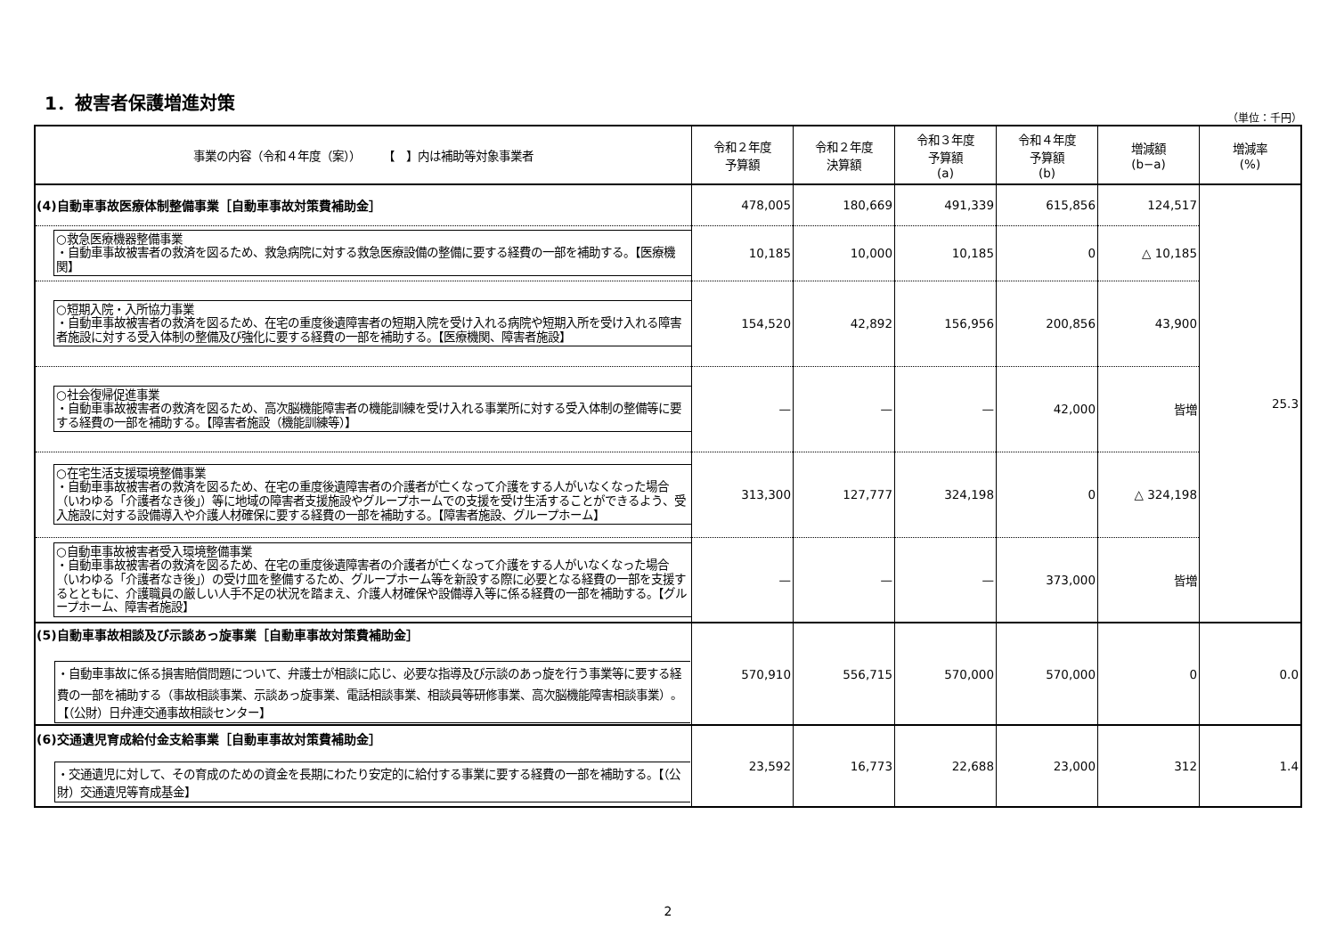1．被害者保護増進対策
（単位：千円）
| 事業の内容（令和４年度（案）） 【 】内は補助等対象事業者 | 令和２年度 予算額 | 令和２年度 決算額 | 令和３年度 予算額 (a) | 令和４年度 予算額 (b) | 増減額 (b−a) | 増減率 (%) |
| --- | --- | --- | --- | --- | --- | --- |
| (4)自動車事故医療体制整備事業［自動車事故対策費補助金］ | 478,005 | 180,669 | 491,339 | 615,856 | 124,517 | 25.3 |
| ○救急医療機器整備事業 ・自動車事故被害者の救済を図るため、救急病院に対する救急医療設備の整備に要する経費の一部を補助する。【医療機関】 | 10,185 | 10,000 | 10,185 | 0 | △ 10,185 | |
| ○短期入院・入所協力事業 ・自動車事故被害者の救済を図るため、在宅の重度後遺障害者の短期入院を受け入れる病院や短期入所を受け入れる障害者施設に対する受入体制の整備及び強化に要する経費の一部を補助する。【医療機関、障害者施設】 | 154,520 | 42,892 | 156,956 | 200,856 | 43,900 | |
| ○社会復帰促進事業 ・自動車事故被害者の救済を図るため、高次脳機能障害者の機能訓練を受け入れる事業所に対する受入体制の整備等に要する経費の一部を補助する。【障害者施設（機能訓練等）】 | — | — | — | 42,000 | 皆増 | |
| ○在宅生活支援環境整備事業 ・自動車事故被害者の救済を図るため、在宅の重度後遺障害者の介護者が亡くなって介護をする人がいなくなった場合（いわゆる「介護者なき後」）等に地域の障害者支援施設やグループホームでの支援を受け生活することができるよう、受入施設に対する設備導入や介護人材確保に要する経費の一部を補助する。【障害者施設、グループホーム】 | 313,300 | 127,777 | 324,198 | 0 | △ 324,198 | |
| ○自動車事故被害者受入環境整備事業 ・自動車事故被害者の救済を図るため、在宅の重度後遺障害者の介護者が亡くなって介護をする人がいなくなった場合（いわゆる「介護者なき後」）の受け皿を整備するため、グループホーム等を新設する際に必要となる経費の一部を支援するとともに、介護職員の厳しい人手不足の状況を踏まえ、介護人材確保や設備導入等に係る経費の一部を補助する。【グループホーム、障害者施設】 | — | — | — | 373,000 | 皆増 | |
| (5)自動車事故相談及び示談あっ旋事業［自動車事故対策費補助金］ ・自動車事故に係る損害賠償問題について、弁護士が相談に応じ、必要な指導及び示談のあっ旋を行う事業等に要する経費の一部を補助する（事故相談事業、示談あっ旋事業、電話相談事業、相談員等研修事業、高次脳機能障害相談事業）。【（公財）日弁連交通事故相談センター】 | 570,910 | 556,715 | 570,000 | 570,000 | 0 | 0.0 |
| (6)交通遺児育成給付金支給事業［自動車事故対策費補助金］ ・交通遺児に対して、その育成のための資金を長期にわたり安定的に給付する事業に要する経費の一部を補助する。【（公財）交通遺児等育成基金】 | 23,592 | 16,773 | 22,688 | 23,000 | 312 | 1.4 |
2